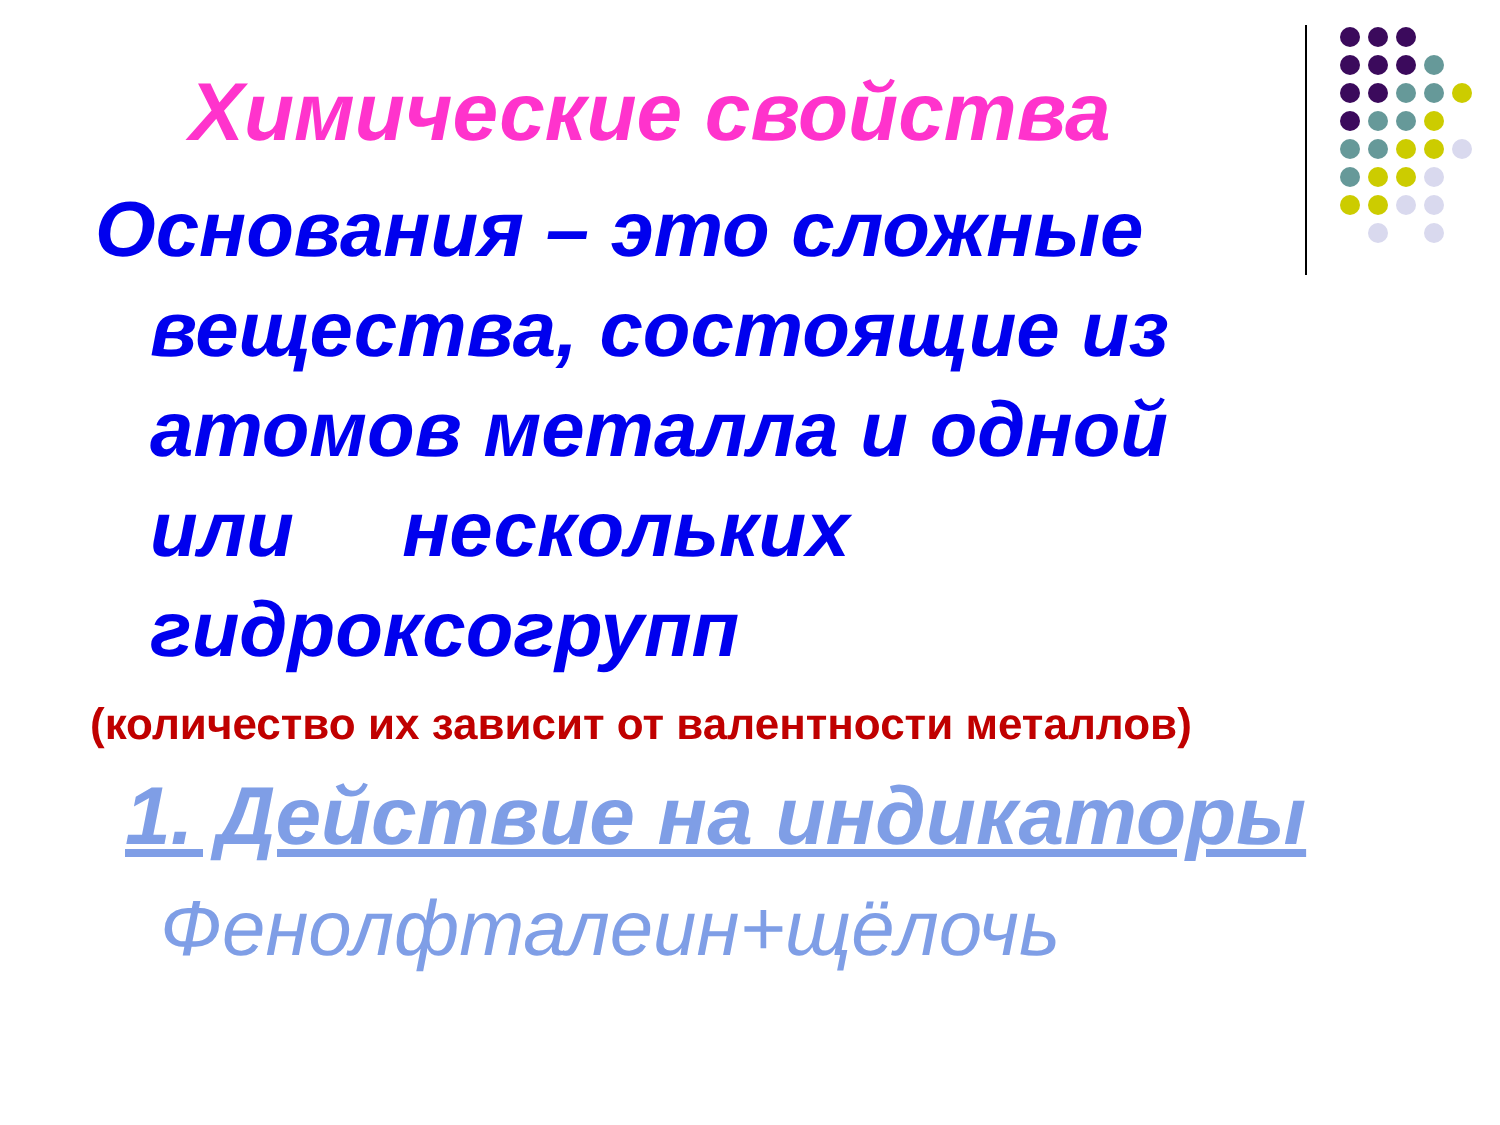Химические свойства
Основания – это сложные вещества, состоящие из атомов металла и одной или нескольких гидроксогрупп
(количество их зависит от валентности металлов)
1. Действие на индикаторы
Фенолфталеин+щёлочь